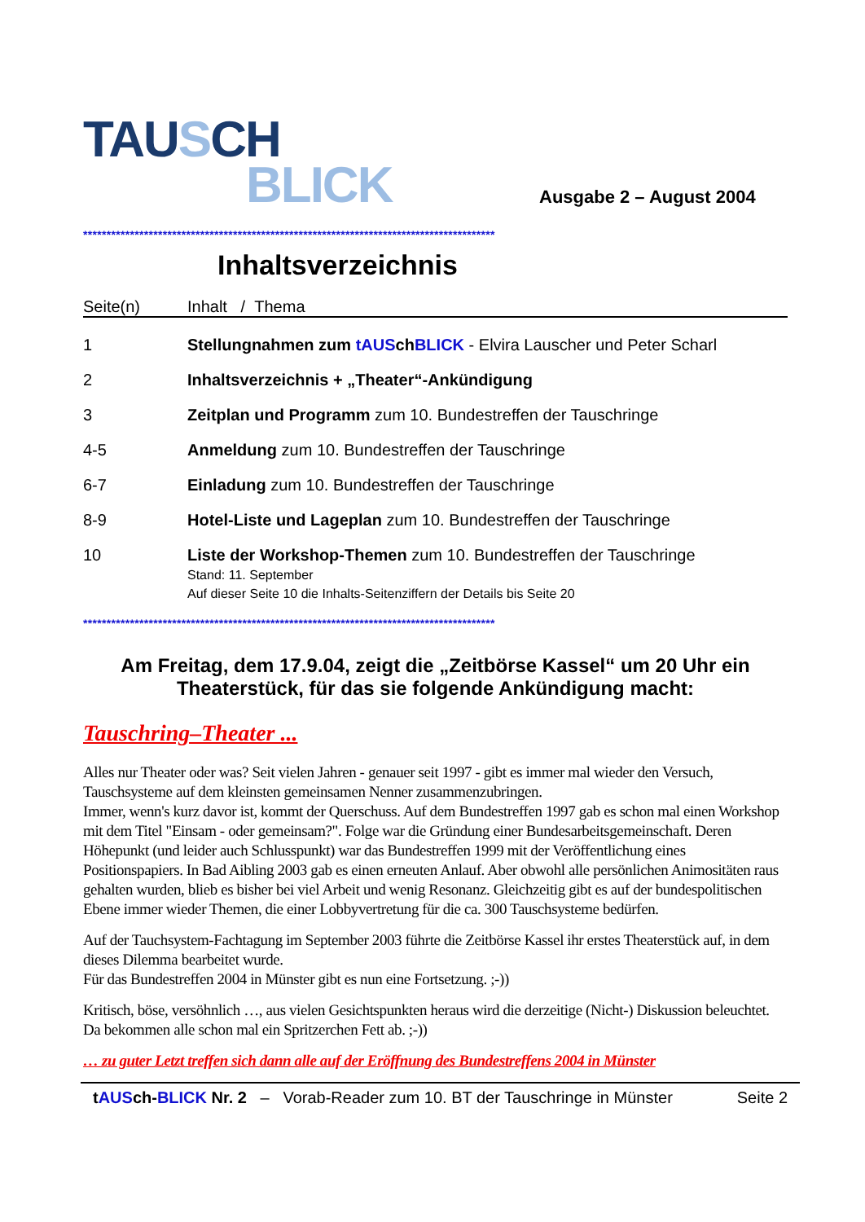TAU SCH
BLICK
Ausgabe 2 – August 2004
****************************************************************************************
Inhaltsverzeichnis
| Seite(n) | Inhalt / Thema |
| --- | --- |
| 1 | Stellungnahmen zum tAUS ch BLICK - Elvira Lauscher und Peter Scharl |
| 2 | Inhaltsverzeichnis + „Theater“-Ankündigung |
| 3 | Zeitplan und Programm zum 10. Bundestreffen der Tauschringe |
| 4-5 | Anmeldung zum 10. Bundestreffen der Tauschringe |
| 6-7 | Einladung zum 10. Bundestreffen der Tauschringe |
| 8-9 | Hotel-Liste und Lageplan zum 10. Bundestreffen der Tauschringe |
| 10 | Liste der Workshop-Themen zum 10. Bundestreffen der Tauschringe Stand: 11. September Auf dieser Seite 10 die Inhalts-Seitenziffern der Details bis Seite 20 |
****************************************************************************************
Am Freitag, dem 17.9.04, zeigt die „Zeitbörse Kassel“ um 20 Uhr ein Theaterstück, für das sie folgende Ankündigung macht:
Tauschring–Theater ...
Alles nur Theater oder was? Seit vielen Jahren - genauer seit 1997 - gibt es immer mal wieder den Versuch, Tauschsysteme auf dem kleinsten gemeinsamen Nenner zusammenzubringen.
Immer, wenn's kurz davor ist, kommt der Querschuss. Auf dem Bundestreffen 1997 gab es schon mal einen Workshop mit dem Titel "Einsam - oder gemeinsam?". Folge war die Gründung einer Bundesarbeitsgemeinschaft. Deren Höhepunkt (und leider auch Schlusspunkt) war das Bundestreffen 1999 mit der Veröffentlichung eines Positionspapiers. In Bad Aibling 2003 gab es einen erneuten Anlauf. Aber obwohl alle persönlichen Animositäten raus gehalten wurden, blieb es bisher bei viel Arbeit und wenig Resonanz. Gleichzeitig gibt es auf der bundespolitischen Ebene immer wieder Themen, die einer Lobbyvertretung für die ca. 300 Tauschsysteme bedürfen.
Auf der Tauchsystem-Fachtagung im September 2003 führte die Zeitbörse Kassel ihr erstes Theaterstück auf, in dem dieses Dilemma bearbeitet wurde.
Für das Bundestreffen 2004 in Münster gibt es nun eine Fortsetzung. ;-))
Kritisch, böse, versöhnlich …, aus vielen Gesichtspunkten heraus wird die derzeitige (Nicht-) Diskussion beleuchtet. Da bekommen alle schon mal ein Spritzerchen Fett ab. ;-))
… zu guter Letzt treffen sich dann alle auf der Eröffnung des Bundestreffens 2004 in Münster
tAUSch-BLICK Nr. 2 – Vorab-Reader zum 10. BT der Tauschringe in Münster Seite 2